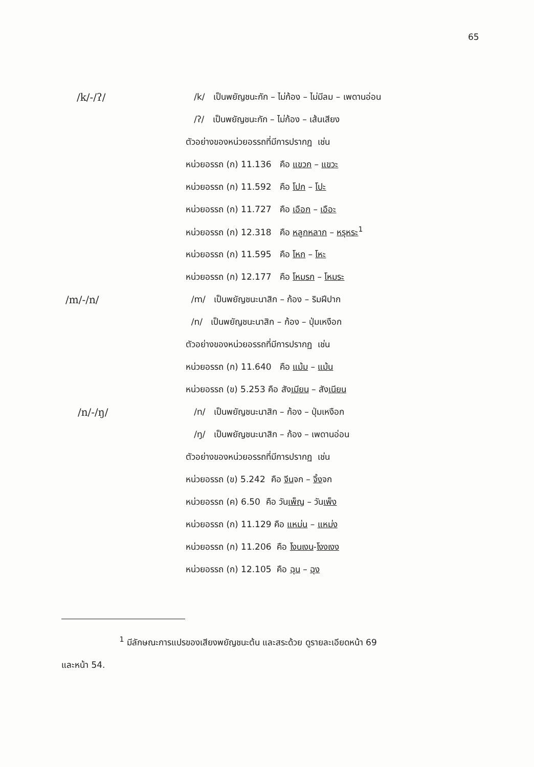65
/k/-/ʔ/
/k/ เป็นพยัญชนะกัก – ไม่ก้อง – ไม่มีลม – เพดานอ่อน
/ʔ/ เป็นพยัญชนะกัก – ไม่ก้อง – เส้นเสียง
ตัวอย่างของหน่วยอรรถที่มีการปรากฏ เช่น
หน่วยอรรถ (ก) 11.136 คือ แขวก – แขวะ
หน่วยอรรถ (ก) 11.592 คือ โปก – โปะ
หน่วยอรรถ (ก) 11.727 คือ เอือก – เอือะ
หน่วยอรรถ (ก) 12.318 คือ หลูกหลาก – หรุหระ<sup>1</sup>
หน่วยอรรถ (ก) 11.595 คือ โหก – โหะ
หน่วยอรรถ (ก) 12.177 คือ โหมรก – โหมระ
/m/-/n/
/m/ เป็นพยัญชนะนาสิก – ก้อง – ริมฝีปาก
/n/ เป็นพยัญชนะนาสิก – ก้อง – ปุ่มเหงือก
ตัวอย่างของหน่วยอรรถที่มีการปรากฏ เช่น
หน่วยอรรถ (ก) 11.640 คือ แม้ม – แม้น
หน่วยอรรถ (ข) 5.253 คือ สังเมียน – สังเนียน
/n/-/ŋ/
/n/ เป็นพยัญชนะนาสิก – ก้อง – ปุ่มเหงือก
/ŋ/ เป็นพยัญชนะนาสิก – ก้อง – เพดานอ่อน
ตัวอย่างของหน่วยอรรถที่มีการปรากฏ เช่น
หน่วยอรรถ (ข) 5.242 คือ จีนจก – จิ้งจก
หน่วยอรรถ (ค) 6.50 คือ วันเพ็ญ – วันเพ็ง
หน่วยอรรถ (ก) 11.129 คือ แหม่น – แหม่ง
หน่วยอรรถ (ก) 11.206 คือ โงนเงน-โงงเงง
หน่วยอรรถ (ก) 12.105 คือ ฉุน – ฉุง
<sup>1</sup> มีลักษณะการแปรของเสียงพยัญชนะต้น และสระด้วย ดูรายละเอียดหน้า 69
และหน้า 54.